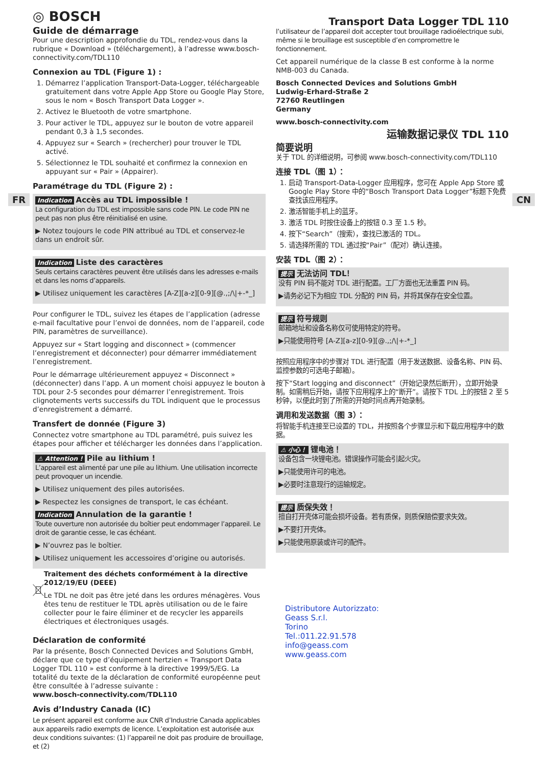FR CN
◎ BOSCH
Guide de démarrage
Pour une description approfondie du TDL, rendez-vous dans la rubrique « Download » (téléchargement), à l’adresse www.bosch-connectivity.com/TDL110
Connexion au TDL (Figure 1) :
1. Démarrez l’application Transport-Data-Logger, téléchargeable gratuitement dans votre Apple App Store ou Google Play Store, sous le nom « Bosch Transport Data Logger ».
2. Activez le Bluetooth de votre smartphone.
3. Pour activer le TDL, appuyez sur le bouton de votre appareil pendant 0,3 à 1,5 secondes.
4. Appuyez sur « Search » (rechercher) pour trouver le TDL activé.
5. Sélectionnez le TDL souhaité et confirmez la connexion en appuyant sur « Pair » (Appairer).
Paramétrage du TDL (Figure 2) :
Indication Accès au TDL impossible !
La configuration du TDL est impossible sans code PIN. Le code PIN ne peut pas non plus être réinitialisé en usine.
▶ Notez toujours le code PIN attribué au TDL et conservez-le dans un endroit sûr.
Indication Liste des caractères
Seuls certains caractères peuvent être utilisés dans les adresses e-mails et dans les noms d’appareils.
▶ Utilisez uniquement les caractères [A-Z][a-z][0-9][@.,;/\|+-*_]
Pour configurer le TDL, suivez les étapes de l’application (adresse e-mail facultative pour l’envoi de données, nom de l’appareil, code PIN, paramètres de surveillance).
Appuyez sur « Start logging and disconnect » (commencer l’enregistrement et déconnecter) pour démarrer immédiatement l’enregistrement.
Pour le démarrage ultérieurement appuyez « Disconnect » (déconnecter) dans l’app. A un moment choisi appuyez le bouton à TDL pour 2-5 secondes pour démarrer l’enregistrement. Trois clignotements verts successifs du TDL indiquent que le processus d’enregistrement a démarré.
Transfert de donnée (Figure 3)
Connectez votre smartphone au TDL paramétré, puis suivez les étapes pour afficher et télécharger les données dans l’application.
⚠ Attention ! Pile au lithium !
L’appareil est alimenté par une pile au lithium. Une utilisation incorrecte peut provoquer un incendie.
▶ Utilisez uniquement des piles autorisées.
▶ Respectez les consignes de transport, le cas échéant.
Indication Annulation de la garantie !
Toute ouverture non autorisée du boîtier peut endommager l’appareil. Le droit de garantie cesse, le cas échéant.
▶ N’ouvrez pas le boîtier.
▶ Utilisez uniquement les accessoires d’origine ou autorisés.
Traitement des déchets conformément à la directive 2012/19/EU (DEEE)
Le TDL ne doit pas être jeté dans les ordures ménagères. Vous êtes tenu de restituer le TDL après utilisation ou de le faire collecter pour le faire éliminer et de recycler les appareils électriques et électroniques usagés.
Déclaration de conformité
Par la présente, Bosch Connected Devices and Solutions GmbH, déclare que ce type d’équipement hertzien « Transport Data Logger TDL 110 » est conforme à la directive 1999/5/EG. La totalité du texte de la déclaration de conformité européenne peut être consultée à l’adresse suivante :
www.bosch-connectivity.com/TDL110
Avis d’Industry Canada (IC)
Le présent appareil est conforme aux CNR d’Industrie Canada applicables aux appareils radio exempts de licence. L’exploitation est autorisée aux deux conditions suivantes: (1) l’appareil ne doit pas produire de brouillage, et (2)
Transport Data Logger TDL 110
l’utilisateur de l’appareil doit accepter tout brouillage radioélectrique subi, même si le brouillage est susceptible d’en compromettre le fonctionnement.
Cet appareil numérique de la classe B est conforme à la norme NMB-003 du Canada.
Bosch Connected Devices and Solutions GmbH
Ludwig-Erhard-Straße 2
72760 Reutlingen
Germany
www.bosch-connectivity.com
运输数据记录仪 TDL 110
简要说明
关于 TDL 的详细说明，可参阅 www.bosch-connectivity.com/TDL110
连接 TDL（图 1）：
1. 启动 Transport-Data-Logger 应用程序，您可在 Apple App Store 或 Google Play Store 中的“Bosch Transport Data Logger”标题下免费查找该应用程序。
2. 激活智能手机上的蓝牙。
3. 激活 TDL 时按住设备上的按钮 0.3 至 1.5 秒。
4. 按下“Search”（搜索），查找已激活的 TDL。
5. 请选择所需的 TDL 通过按“Pair”（配对）确认连接。
安装 TDL（图 2）：
提示 无法访问 TDL！
没有 PIN 码不能对 TDL 进行配置。工厂方面也无法重置 PIN 码。
▶请务必记下为相应 TDL 分配的 PIN 码，并将其保存在安全位置。
提示 符号规则
邮箱地址和设备名称仅可使用特定的符号。
▶只能使用符号 [A-Z][a-z][0-9][@.,;/\|+-*_]
按照应用程序中的步骤对 TDL 进行配置（用于发送数据、设备名称、PIN 码、监控参数的可选电子邮箱）。
按下“Start logging and disconnect”（开始记录然后断开），立即开始录制。如需稍后开始，请按下应用程序上的“断开”。请按下 TDL 上的按钮 2 至 5 秒钟，以便此时到了所需的开始时间点再开始录制。
调用和发送数据（图 3）：
将智能手机连接至已设置的 TDL，并按照各个步骤显示和下载应用程序中的数据。
⚠ 小心！ 锂电池！
设备包含一块锂电池。错误操作可能会引起火灾。
▶只能使用许可的电池。
▶必要时注意现行的运输规定。
提示 质保失效！
擅自打开壳体可能会损坏设备。若有质保，则质保赔偿要求失效。
▶不要打开壳体。
▶只能使用原装或许可的配件。
Distributore Autorizzato:
Geass S.r.l.
Torino
Tel.:011.22.91.578
info@geass.com
www.geass.com